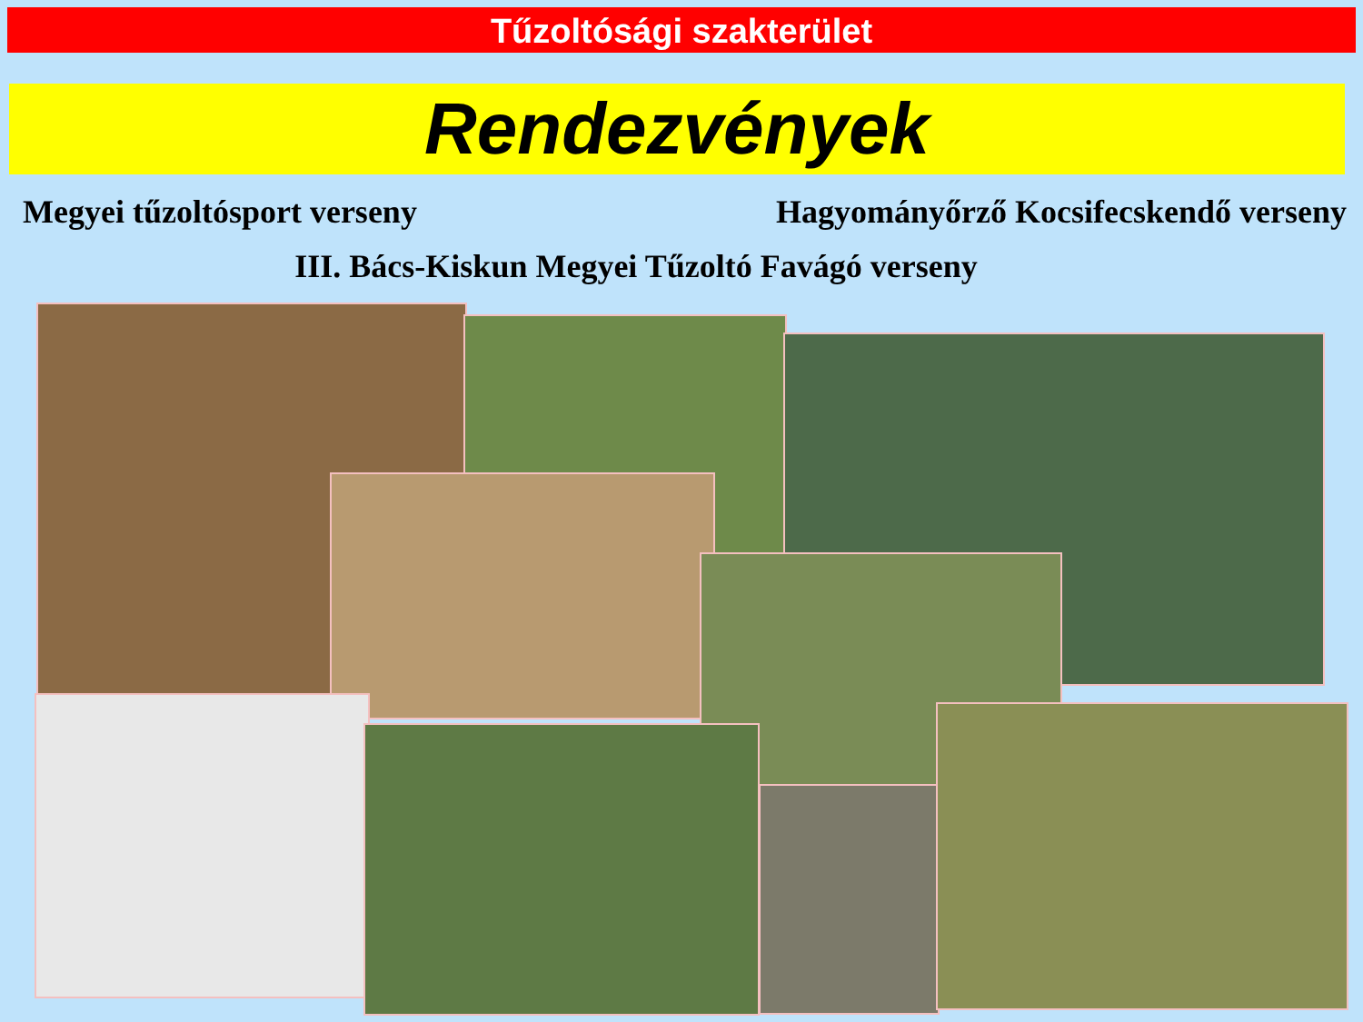Tűzoltósági szakterület
Rendezvények
Megyei tűzoltósport verseny Hagyományőrző Kocsifecskendő verseny
III. Bács-Kiskun Megyei Tűzoltó Favágó verseny